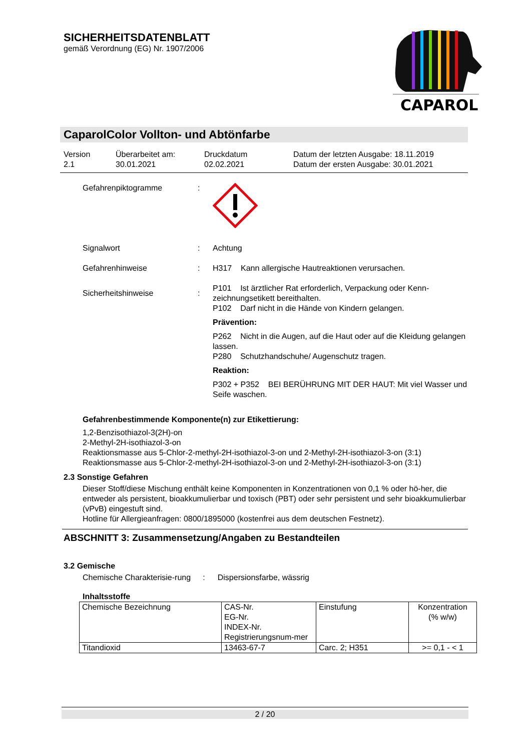SICHERHEITSDATENBLATT
gemäß Verordnung (EG) Nr. 1907/2006
CAPAROL
CaparolColor Vollton- und Abtönfarbe
Version
2.1
Überarbeitet am:
30.01.2021
Druckdatum
02.02.2021
Datum der letzten Ausgabe: 18.11.2019
Datum der ersten Ausgabe: 30.01.2021
Gefahrenpiktogramme :
Signalwort : Achtung
Gefahrenhinweise : H317 Kann allergische Hautreaktionen verursachen.
Sicherheitshinweise :
P101 Ist ärztlicher Rat erforderlich, Verpackung oder Kenn-zeichnungsetikett bereithalten.
P102 Darf nicht in die Hände von Kindern gelangen.
Prävention:
P262 Nicht in die Augen, auf die Haut oder auf die Kleidung gelangen lassen.
P280 Schutzhandschuhe/ Augenschutz tragen.
Reaktion:
P302 + P352 BEI BERÜHRUNG MIT DER HAUT: Mit viel Wasser und Seife waschen.
Gefahrenbestimmende Komponente(n) zur Etikettierung:
1,2-Benzisothiazol-3(2H)-on
2-Methyl-2H-isothiazol-3-on
Reaktionsmasse aus 5-Chlor-2-methyl-2H-isothiazol-3-on und 2-Methyl-2H-isothiazol-3-on (3:1)
Reaktionsmasse aus 5-Chlor-2-methyl-2H-isothiazol-3-on und 2-Methyl-2H-isothiazol-3-on (3:1)
2.3 Sonstige Gefahren
Dieser Stoff/diese Mischung enthält keine Komponenten in Konzentrationen von 0,1 % oder hö-her, die entweder als persistent, bioakkumulierbar und toxisch (PBT) oder sehr persistent und sehr bioakkumulierbar (vPvB) eingestuft sind.
Hotline für Allergieanfragen: 0800/1895000 (kostenfrei aus dem deutschen Festnetz).
ABSCHNITT 3: Zusammensetzung/Angaben zu Bestandteilen
3.2 Gemische
Chemische Charakterisie-rung
: Dispersionsfarbe, wässrig
Inhaltsstoffe
| Chemische Bezeichnung | CAS-Nr. EG-Nr. INDEX-Nr. Registrierungsnum-mer | Einstufung | Konzentration (% w/w) |
| Titandioxid | 13463-67-7 | Carc. 2; H351 | >= 0,1 - < 1 |
2 / 20